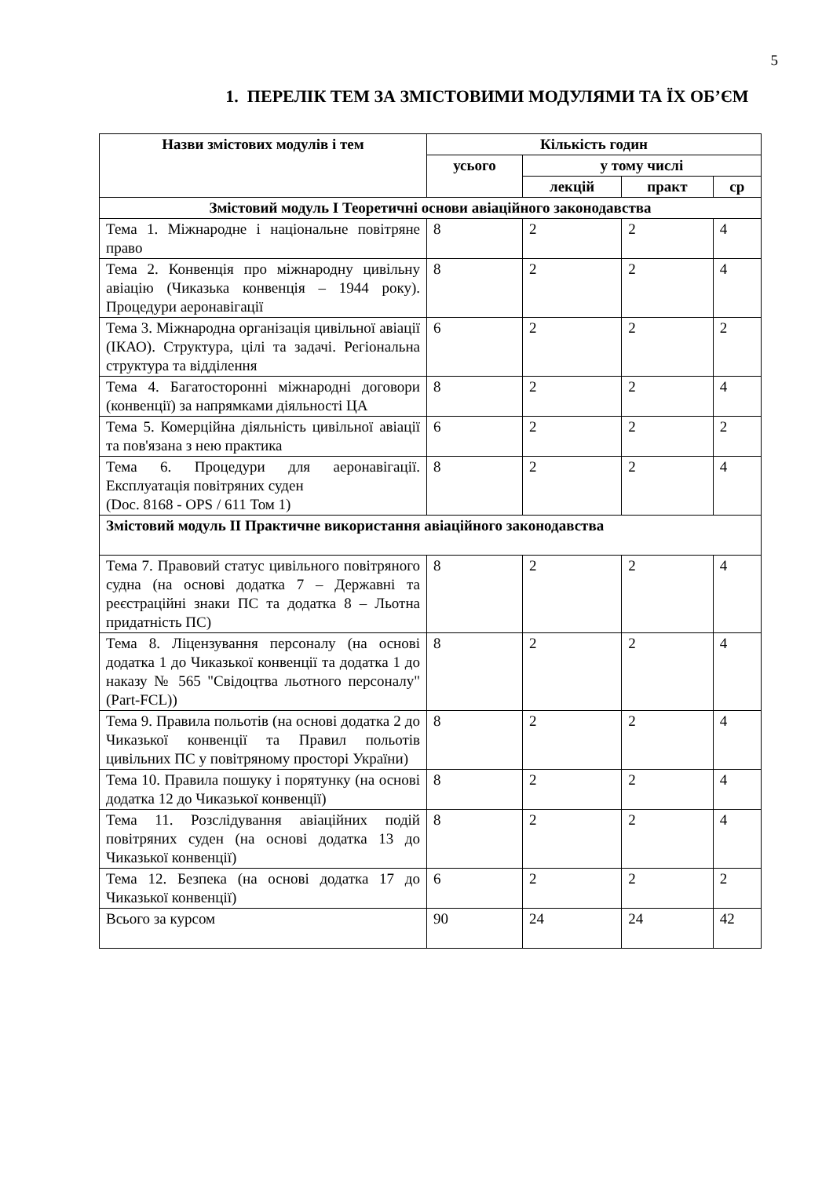5
1. ПЕРЕЛІК ТЕМ ЗА ЗМІСТОВИМИ МОДУЛЯМИ ТА ЇХ ОБ’ЄМ
| Назви змістових модулів і тем | Кількість годин | | | |
| --- | --- | --- | --- | --- |
| | усього | у тому числі | | |
| | | лекцій | практ | ср |
| Змістовий модуль I Теоретичні основи авіаційного законодавства | | | | |
| Тема 1. Міжнародне і національне повітряне право | 8 | 2 | 2 | 4 |
| Тема 2. Конвенція про міжнародну цивільну авіацію (Чиказька конвенція – 1944 року). Процедури аеронавігації | 8 | 2 | 2 | 4 |
| Тема 3. Міжнародна організація цивільної авіації (ІКАО). Структура, цілі та задачі. Регіональна структура та відділення | 6 | 2 | 2 | 2 |
| Тема 4. Багатосторонні міжнародні договори (конвенції) за напрямками діяльності ЦА | 8 | 2 | 2 | 4 |
| Тема 5. Комерційна діяльність цивільної авіації та пов'язана з нею практика | 6 | 2 | 2 | 2 |
| Тема 6. Процедури для аеронавігації. Експлуатація повітряних суден (Doc. 8168 - OPS / 611 Том 1) | 8 | 2 | 2 | 4 |
| Змістовий модуль II Практичне використання авіаційного законодавства | | | | |
| Тема 7. Правовий статус цивільного повітряного судна (на основі додатка 7 – Державні та реєстраційні знаки ПС та додатка 8 – Льотна придатність ПС) | 8 | 2 | 2 | 4 |
| Тема 8. Ліцензування персоналу (на основі додатка 1 до Чиказької конвенції та додатка 1 до наказу № 565 "Свідоцтва льотного персоналу" (Part-FCL)) | 8 | 2 | 2 | 4 |
| Тема 9. Правила польотів (на основі додатка 2 до Чиказької конвенції та Правил польотів цивільних ПС у повітряному просторі України) | 8 | 2 | 2 | 4 |
| Тема 10. Правила пошуку і порятунку (на основі додатка 12 до Чиказької конвенції) | 8 | 2 | 2 | 4 |
| Тема 11. Розслідування авіаційних подій повітряних суден (на основі додатка 13 до Чиказької конвенції) | 8 | 2 | 2 | 4 |
| Тема 12. Безпека (на основі додатка 17 до Чиказької конвенції) | 6 | 2 | 2 | 2 |
| Всього за курсом | 90 | 24 | 24 | 42 |